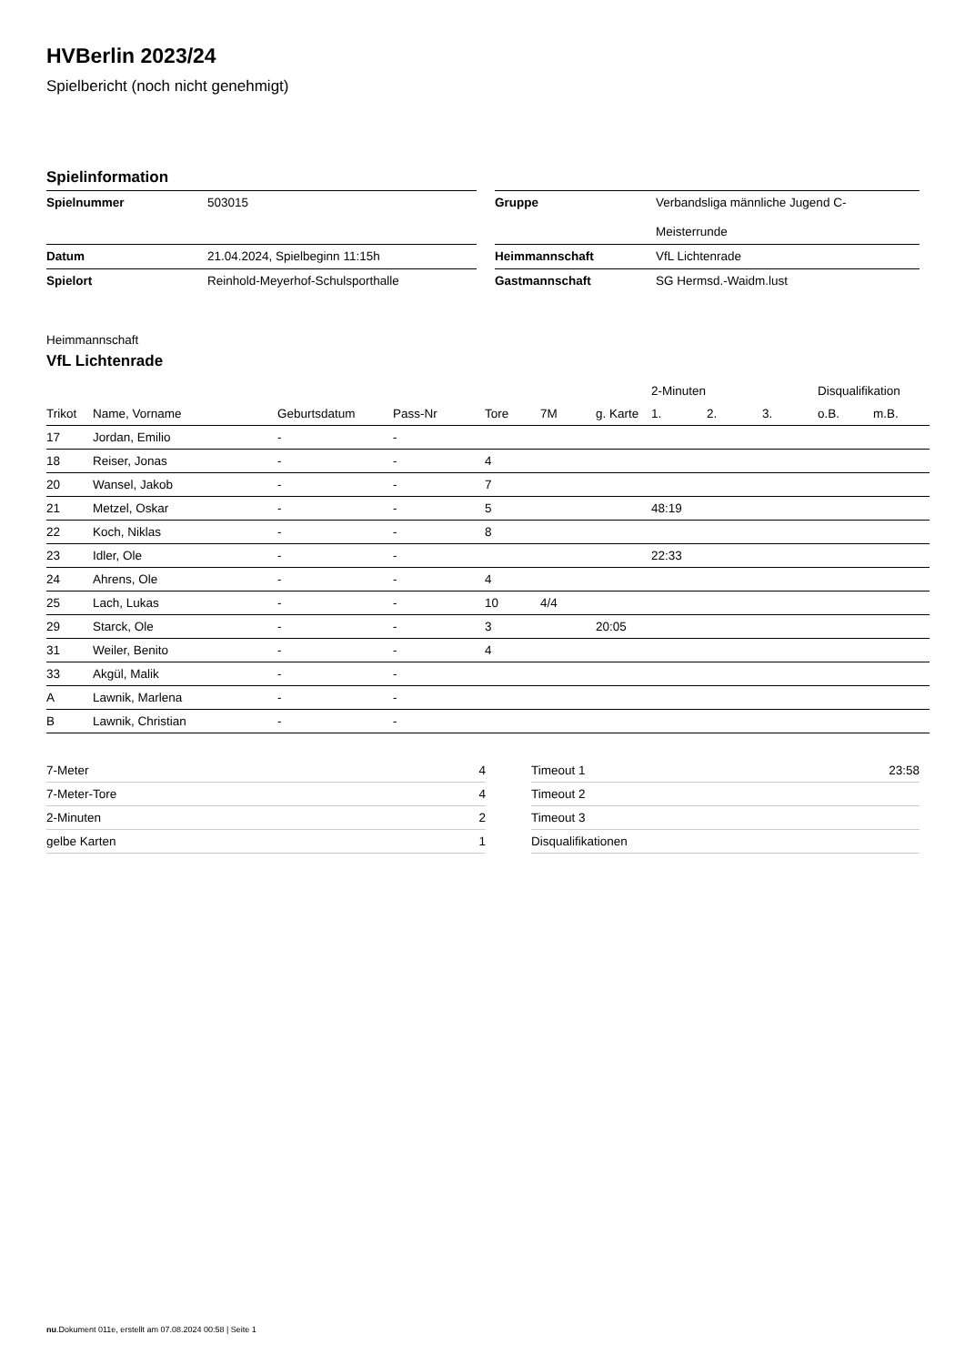HVBerlin 2023/24
Spielbericht (noch nicht genehmigt)
Spielinformation
| Spielnummer | 503015 | | Gruppe | Verbandsliga männliche Jugend C- Meisterrunde |
| Datum | 21.04.2024, Spielbeginn 11:15h | | Heimmannschaft | VfL Lichtenrade |
| Spielort | Reinhold-Meyerhof-Schulsporthalle | | Gastmannschaft | SG Hermsd.-Waidm.lust |
Heimmannschaft
VfL Lichtenrade
| | | | | | | | 2-Minuten | | | Disqualifikation | |
| --- | --- | --- | --- | --- | --- | --- | --- | --- | --- | --- | --- |
| Trikot | Name, Vorname | Geburtsdatum | Pass-Nr | Tore | 7M | g. Karte | 1. | 2. | 3. | o.B. | m.B. |
| 17 | Jordan, Emilio | - | - | | | | | | | | |
| 18 | Reiser, Jonas | - | - | 4 | | | | | | | |
| 20 | Wansel, Jakob | - | - | 7 | | | | | | | |
| 21 | Metzel, Oskar | - | - | 5 | | | 48:19 | | | | |
| 22 | Koch, Niklas | - | - | 8 | | | | | | | |
| 23 | Idler, Ole | - | - | | | | 22:33 | | | | |
| 24 | Ahrens, Ole | - | - | 4 | | | | | | | |
| 25 | Lach, Lukas | - | - | 10 | 4/4 | | | | | | |
| 29 | Starck, Ole | - | - | 3 | | 20:05 | | | | | |
| 31 | Weiler, Benito | - | - | 4 | | | | | | | |
| 33 | Akgül, Malik | - | - | | | | | | | | |
| A | Lawnik, Marlena | - | - | | | | | | | | |
| B | Lawnik, Christian | - | - | | | | | | | | |
| 7-Meter | 4 |
| 7-Meter-Tore | 4 |
| 2-Minuten | 2 |
| gelbe Karten | 1 |
| Timeout 1 | 23:58 |
| Timeout 2 | |
| Timeout 3 | |
| Disqualifikationen | |
nu.Dokument 011e, erstellt am 07.08.2024 00:58 | Seite 1